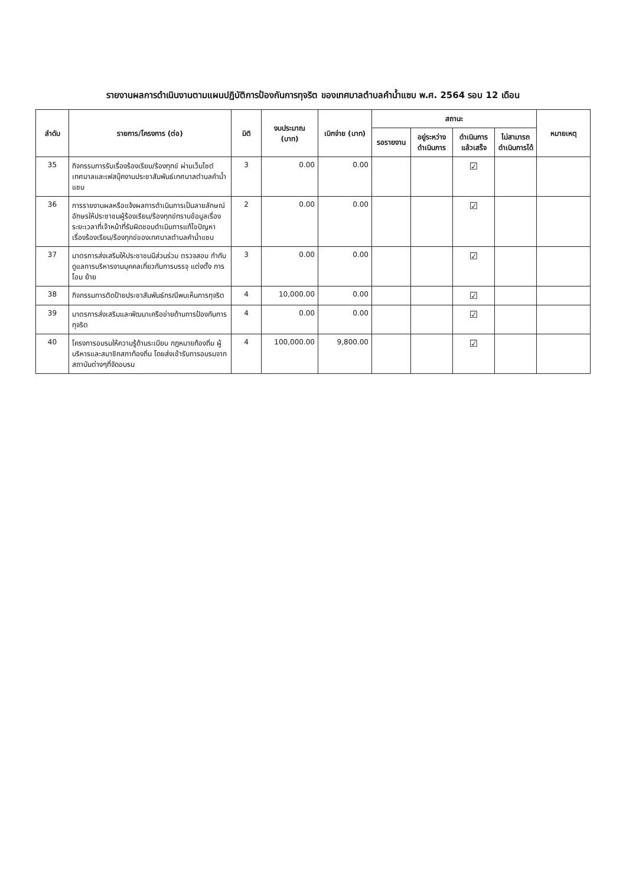รายงานผลการดำเนินงานตามแผนปฏิบัติการป้องกันการทุจริต ของเทศบาลตำบลคำน้ำแซบ พ.ศ. 2564 รอบ 12 เดือน
| ลำดับ | รายการ/โครงการ (ต่อ) | มิติ | งบประมาณ (บาท) | เบิกจ่าย (บาท) | สถานะ | | | | หมายเหตุ |
| --- | --- | --- | --- | --- | --- | --- | --- | --- | --- |
| | | | | | รอรายงาน | อยู่ระหว่างดำเนินการ | ดำเนินการแล้วเสร็จ | ไม่สามารถดำเนินการได้ | |
| 35 | กิจกรรมการรับเรื่องร้องเรียน/ร้องทุกข์ ผ่านเว็บไซต์เทศบาลและเฟสบุ๊คงานประชาสัมพันธ์เทศบาลตำบลคำน้ำแซบ | 3 | 0.00 | 0.00 | | | ☑ | | |
| 36 | การรายงานผลหรือแจ้งผลการดำเนินการเป็นลายลักษณ์อักษรให้ประชาชนผู้ร้องเรียน/ร้องทุกข์ทราบข้อมูลเรื่องระยะเวลาที่เจ้าหน้าที่รับผิดชอบดำเนินการแก้ไขปัญหาเรื่องร้องเรียน/ร้องทุกข์ของเทศบาลตำบลคำน้ำแซบ | 2 | 0.00 | 0.00 | | | ☑ | | |
| 37 | มาตรการส่งเสริมให้ประชาชนมีส่วนร่วม ตรวจสอบ กำกับ ดูแลการบริหารงานบุคคลเกี่ยวกับการบรรจุ แต่งตั้ง การโอน ย้าย | 3 | 0.00 | 0.00 | | | ☑ | | |
| 38 | กิจกรรมการติดป้ายประชาสัมพันธ์กรณีพบเห็นการทุจริต | 4 | 10,000.00 | 0.00 | | | ☑ | | |
| 39 | มาตรการส่งเสริมและพัฒนาเครือข่ายด้านการป้องกันการทุจริต | 4 | 0.00 | 0.00 | | | ☑ | | |
| 40 | โครงการอบรมให้ความรู้ด้านระเบียบ กฎหมายท้องถิ่น ผู้บริหารและสมาชิกสภาท้องถิ่น โดยส่งเข้ารับการอบรมจากสถาบันต่างๆที่จัดอบรม | 4 | 100,000.00 | 9,800.00 | | | ☑ | | |